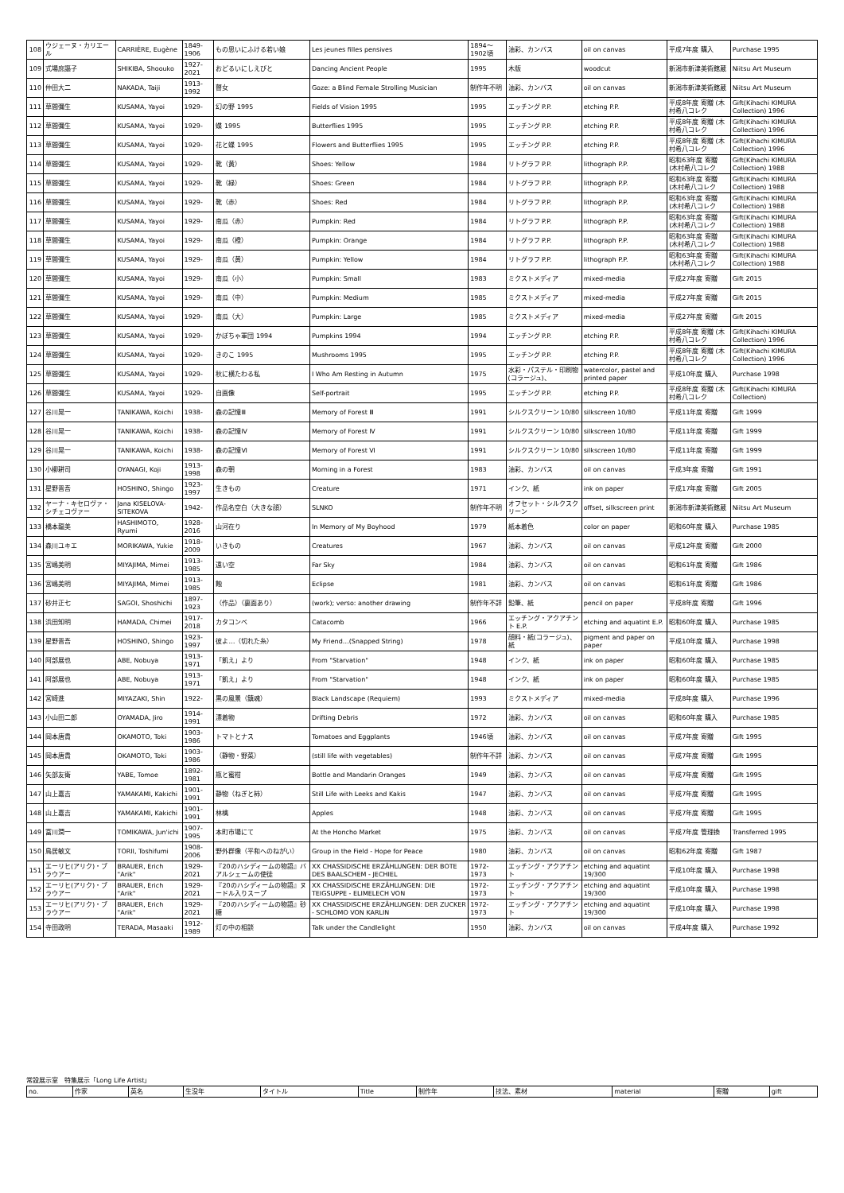| 108 | ウジェーヌ・カリエール | CARRIÈRE, Eugène | 1849-1906 | もの思いにふける若い娘 | Les jeunes filles pensives | 1894～1902頃 | 油彩、カンバス | oil on canvas | 平成7年度 購入 | Purchase 1995 |
| 109 | 式場庶謳子 | SHIKIBA, Shoouko | 1927-2021 | おどるいにしえびと | Dancing Ancient People | 1995 | 木版 | woodcut | 新潟市新津美術館蔵 | Niitsu Art Museum |
| 110 | 仲田大二 | NAKADA, Taiji | 1913-1992 | 瞽女 | Goze: a Blind Female Strolling Musician | 制作年不明 | 油彩、カンバス | oil on canvas | 新潟市新津美術館蔵 | Niitsu Art Museum |
| 111 | 草間彌生 | KUSAMA, Yayoi | 1929- | 幻の野 1995 | Fields of Vision 1995 | 1995 | エッチング P.P. | etching P.P. | 平成8年度 寄贈 (木村希八コレク | Gift(Kihachi KIMURA Collection) 1996 |
| 112 | 草間彌生 | KUSAMA, Yayoi | 1929- | 蝶 1995 | Butterflies 1995 | 1995 | エッチング P.P. | etching P.P. | 平成8年度 寄贈 (木村希八コレク | Gift(Kihachi KIMURA Collection) 1996 |
| 113 | 草間彌生 | KUSAMA, Yayoi | 1929- | 花と蝶 1995 | Flowers and Butterflies 1995 | 1995 | エッチング P.P. | etching P.P. | 平成8年度 寄贈 (木村希八コレク | Gift(Kihachi KIMURA Collection) 1996 |
| 114 | 草間彌生 | KUSAMA, Yayoi | 1929- | 靴（黄） | Shoes: Yellow | 1984 | リトグラフ P.P. | lithograph P.P. | 昭和63年度 寄贈 (木村希八コレク | Gift(Kihachi KIMURA Collection) 1988 |
| 115 | 草間彌生 | KUSAMA, Yayoi | 1929- | 靴（緑） | Shoes: Green | 1984 | リトグラフ P.P. | lithograph P.P. | 昭和63年度 寄贈 (木村希八コレク | Gift(Kihachi KIMURA Collection) 1988 |
| 116 | 草間彌生 | KUSAMA, Yayoi | 1929- | 靴（赤） | Shoes: Red | 1984 | リトグラフ P.P. | lithograph P.P. | 昭和63年度 寄贈 (木村希八コレク | Gift(Kihachi KIMURA Collection) 1988 |
| 117 | 草間彌生 | KUSAMA, Yayoi | 1929- | 南瓜（赤） | Pumpkin: Red | 1984 | リトグラフ P.P. | lithograph P.P. | 昭和63年度 寄贈 (木村希八コレク | Gift(Kihachi KIMURA Collection) 1988 |
| 118 | 草間彌生 | KUSAMA, Yayoi | 1929- | 南瓜（橙） | Pumpkin: Orange | 1984 | リトグラフ P.P. | lithograph P.P. | 昭和63年度 寄贈 (木村希八コレク | Gift(Kihachi KIMURA Collection) 1988 |
| 119 | 草間彌生 | KUSAMA, Yayoi | 1929- | 南瓜（黄） | Pumpkin: Yellow | 1984 | リトグラフ P.P. | lithograph P.P. | 昭和63年度 寄贈 (木村希八コレク | Gift(Kihachi KIMURA Collection) 1988 |
| 120 | 草間彌生 | KUSAMA, Yayoi | 1929- | 南瓜（小） | Pumpkin: Small | 1983 | ミクストメディア | mixed-media | 平成27年度 寄贈 | Gift 2015 |
| 121 | 草間彌生 | KUSAMA, Yayoi | 1929- | 南瓜（中） | Pumpkin: Medium | 1985 | ミクストメディア | mixed-media | 平成27年度 寄贈 | Gift 2015 |
| 122 | 草間彌生 | KUSAMA, Yayoi | 1929- | 南瓜（大） | Pumpkin: Large | 1985 | ミクストメディア | mixed-media | 平成27年度 寄贈 | Gift 2015 |
| 123 | 草間彌生 | KUSAMA, Yayoi | 1929- | かぼちゃ軍団 1994 | Pumpkins 1994 | 1994 | エッチング P.P. | etching P.P. | 平成8年度 寄贈 (木村希八コレク | Gift(Kihachi KIMURA Collection) 1996 |
| 124 | 草間彌生 | KUSAMA, Yayoi | 1929- | きのこ 1995 | Mushrooms 1995 | 1995 | エッチング P.P. | etching P.P. | 平成8年度 寄贈 (木村希八コレク | Gift(Kihachi KIMURA Collection) 1996 |
| 125 | 草間彌生 | KUSAMA, Yayoi | 1929- | 秋に横たわる私 | I Who Am Resting in Autumn | 1975 | 水彩・パステル・印刷物(コラージュ)、 | watercolor, pastel and printed paper | 平成10年度 購入 | Purchase 1998 |
| 126 | 草間彌生 | KUSAMA, Yayoi | 1929- | 自画像 | Self-portrait | 1995 | エッチング P.P. | etching P.P. | 平成8年度 寄贈 (木村希八コレク | Gift(Kihachi KIMURA Collection) |
| 127 | 谷川晃一 | TANIKAWA, Koichi | 1938- | 森の記憶Ⅲ | Memory of Forest Ⅲ | 1991 | シルクスクリーン 10/80 | silkscreen 10/80 | 平成11年度 寄贈 | Gift 1999 |
| 128 | 谷川晃一 | TANIKAWA, Koichi | 1938- | 森の記憶Ⅳ | Memory of Forest Ⅳ | 1991 | シルクスクリーン 10/80 | silkscreen 10/80 | 平成11年度 寄贈 | Gift 1999 |
| 129 | 谷川晃一 | TANIKAWA, Koichi | 1938- | 森の記憶Ⅵ | Memory of Forest Ⅵ | 1991 | シルクスクリーン 10/80 | silkscreen 10/80 | 平成11年度 寄贈 | Gift 1999 |
| 130 | 小柳耕司 | OYANAGI, Koji | 1913-1998 | 森の朝 | Morning in a Forest | 1983 | 油彩、カンバス | oil on canvas | 平成3年度 寄贈 | Gift 1991 |
| 131 | 星野晋吾 | HOSHINO, Shingo | 1923-1997 | 生きもの | Creature | 1971 | インク、紙 | ink on paper | 平成17年度 寄贈 | Gift 2005 |
| 132 | ヤーナ・キセロヴァ・シチェコヴァー | Jana KISELOVA-SITEKOVA | 1942- | 作品名空白（大きな顔） | SLNKO | 制作年不明 | オフセット・シルクスクリーン | offset, silkscreen print | 新潟市新津美術館蔵 | Niitsu Art Museum |
| 133 | 橋本龍美 | HASHIMOTO, Ryumi | 1928-2016 | 山河在り | In Memory of My Boyhood | 1979 | 紙本着色 | color on paper | 昭和60年度 購入 | Purchase 1985 |
| 134 | 森川ユキエ | MORIKAWA, Yukie | 1918-2009 | いきもの | Creatures | 1967 | 油彩、カンバス | oil on canvas | 平成12年度 寄贈 | Gift 2000 |
| 135 | 宮嶋美明 | MIYAJIMA, Mimei | 1913-1985 | 遠い空 | Far Sky | 1984 | 油彩、カンバス | oil on canvas | 昭和61年度 寄贈 | Gift 1986 |
| 136 | 宮嶋美明 | MIYAJIMA, Mimei | 1913-1985 | 蝕 | Eclipse | 1981 | 油彩、カンバス | oil on canvas | 昭和61年度 寄贈 | Gift 1986 |
| 137 | 砂井正七 | SAGOI, Shoshichi | 1897-1923 | （作品）（裏面あり） | (work); verso: another drawing | 制作年不詳 | 鉛筆、紙 | pencil on paper | 平成8年度 寄贈 | Gift 1996 |
| 138 | 浜田知明 | HAMADA, Chimei | 1917-2018 | カタコンベ | Catacomb | 1966 | エッチング・アクアチント E.P. | etching and aquatint E.P. | 昭和60年度 購入 | Purchase 1985 |
| 139 | 星野晋吾 | HOSHINO, Shingo | 1923-1997 | 彼よ…（切れた糸） | My Friend…(Snapped String) | 1978 | 顔料・紙(コラージュ)、紙 | pigment and paper on paper | 平成10年度 購入 | Purchase 1998 |
| 140 | 阿部展也 | ABE, Nobuya | 1913-1971 | 「飢え」より | From "Starvation" | 1948 | インク、紙 | ink on paper | 昭和60年度 購入 | Purchase 1985 |
| 141 | 阿部展也 | ABE, Nobuya | 1913-1971 | 「飢え」より | From "Starvation" | 1948 | インク、紙 | ink on paper | 昭和60年度 購入 | Purchase 1985 |
| 142 | 宮崎進 | MIYAZAKI, Shin | 1922- | 黒の風景（鎮魂） | Black Landscape (Requiem) | 1993 | ミクストメディア | mixed-media | 平成8年度 購入 | Purchase 1996 |
| 143 | 小山田二郎 | OYAMADA, Jiro | 1914-1991 | 漂着物 | Drifting Debris | 1972 | 油彩、カンバス | oil on canvas | 昭和60年度 購入 | Purchase 1985 |
| 144 | 岡本唐貴 | OKAMOTO, Toki | 1903-1986 | トマトとナス | Tomatoes and Eggplants | 1946頃 | 油彩、カンバス | oil on canvas | 平成7年度 寄贈 | Gift 1995 |
| 145 | 岡本唐貴 | OKAMOTO, Toki | 1903-1986 | （静物・野菜） | (still life with vegetables) | 制作年不詳 | 油彩、カンバス | oil on canvas | 平成7年度 寄贈 | Gift 1995 |
| 146 | 矢部友衛 | YABE, Tomoe | 1892-1981 | 瓶と蜜柑 | Bottle and Mandarin Oranges | 1949 | 油彩、カンバス | oil on canvas | 平成7年度 寄贈 | Gift 1995 |
| 147 | 山上嘉吉 | YAMAKAMI, Kakichi | 1901-1991 | 静物（ねぎと柿） | Still Life with Leeks and Kakis | 1947 | 油彩、カンバス | oil on canvas | 平成7年度 寄贈 | Gift 1995 |
| 148 | 山上嘉吉 | YAMAKAMI, Kakichi | 1901-1991 | 林檎 | Apples | 1948 | 油彩、カンバス | oil on canvas | 平成7年度 寄贈 | Gift 1995 |
| 149 | 富川潤一 | TOMIKAWA, Jun'ichi | 1907-1995 | 本町市場にて | At the Honcho Market | 1975 | 油彩、カンバス | oil on canvas | 平成7年度 管理換 | Transferred 1995 |
| 150 | 鳥居敏文 | TORII, Toshifumi | 1908-2006 | 野外群像（平和へのねがい） | Group in the Field - Hope for Peace | 1980 | 油彩、カンバス | oil on canvas | 昭和62年度 寄贈 | Gift 1987 |
| 151 | エーリヒ(アリク)・ブラウアー | BRAUER, Erich "Arik" | 1929-2021 | 『20のハシディームの物語』バアルシェームの使徒 | XX CHASSIDISCHE ERZÄHLUNGEN: DER BOTE DES BAALSCHEM - JECHIEL | 1972-1973 | エッチング・アクアチント | etching and aquatint 19/300 | 平成10年度 購入 | Purchase 1998 |
| 152 | エーリヒ(アリク)・ブラウアー | BRAUER, Erich "Arik" | 1929-2021 | 『20のハシディームの物語』ヌードル入りスープ | XX CHASSIDISCHE ERZÄHLUNGEN: DIE TEIGSUPPE - ELIMELECH VON | 1972-1973 | エッチング・アクアチント | etching and aquatint 19/300 | 平成10年度 購入 | Purchase 1998 |
| 153 | エーリヒ(アリク)・ブラウアー | BRAUER, Erich "Arik" | 1929-2021 | 『20のハシディームの物語』砂糖 | XX CHASSIDISCHE ERZÄHLUNGEN: DER ZUCKER - SCHLOMO VON KARLIN | 1972-1973 | エッチング・アクアチント | etching and aquatint 19/300 | 平成10年度 購入 | Purchase 1998 |
| 154 | 寺田政明 | TERADA, Masaaki | 1912-1989 | 灯の中の相談 | Talk under the Candlelight | 1950 | 油彩、カンバス | oil on canvas | 平成4年度 購入 | Purchase 1992 |
常設展示室　特集展示「Long Life Artist」
| no. | 作家 | 英名 | 生没年 | タイトル | Title | 制作年 | 技法、素材 | material | 寄贈 | gift |
| --- | --- | --- | --- | --- | --- | --- | --- | --- | --- | --- |